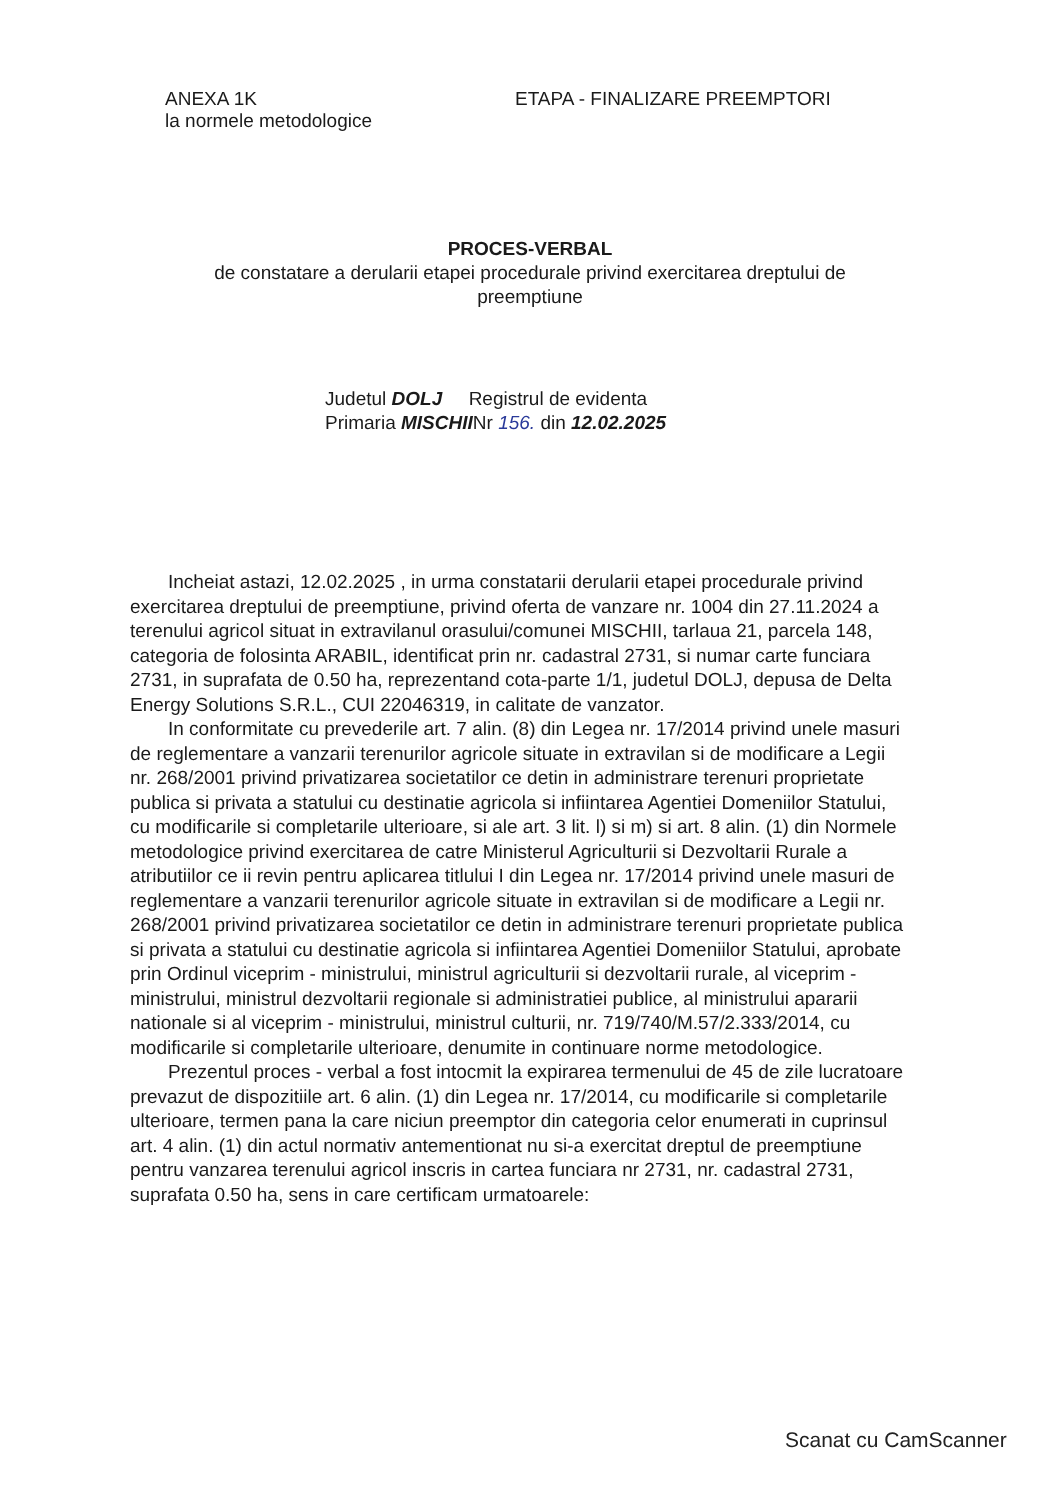ANEXA 1K
la normele metodologice
ETAPA - FINALIZARE PREEMPTORI
PROCES-VERBAL
de constatare a derularii etapei procedurale privind exercitarea dreptului de preemptiune
Judetul DOLJ Registrul de evidenta
Primaria MISCHIINr 156. din 12.02.2025
Incheiat astazi, 12.02.2025 , in urma constatarii derularii etapei procedurale privind exercitarea dreptului de preemptiune, privind oferta de vanzare nr. 1004 din 27.11.2024 a terenului agricol situat in extravilanul orasului/comunei MISCHII, tarlaua 21, parcela 148, categoria de folosinta ARABIL, identificat prin nr. cadastral 2731, si numar carte funciara 2731, in suprafata de 0.50 ha, reprezentand cota-parte 1/1, judetul DOLJ, depusa de Delta Energy Solutions S.R.L., CUI 22046319, in calitate de vanzator.
In conformitate cu prevederile art. 7 alin. (8) din Legea nr. 17/2014 privind unele masuri de reglementare a vanzarii terenurilor agricole situate in extravilan si de modificare a Legii nr. 268/2001 privind privatizarea societatilor ce detin in administrare terenuri proprietate publica si privata a statului cu destinatie agricola si infiintarea Agentiei Domeniilor Statului, cu modificarile si completarile ulterioare, si ale art. 3 lit. l) si m) si art. 8 alin. (1) din Normele metodologice privind exercitarea de catre Ministerul Agriculturii si Dezvoltarii Rurale a atributiilor ce ii revin pentru aplicarea titlului I din Legea nr. 17/2014 privind unele masuri de reglementare a vanzarii terenurilor agricole situate in extravilan si de modificare a Legii nr. 268/2001 privind privatizarea societatilor ce detin in administrare terenuri proprietate publica si privata a statului cu destinatie agricola si infiintarea Agentiei Domeniilor Statului, aprobate prin Ordinul viceprim - ministrului, ministrul agriculturii si dezvoltarii rurale, al viceprim - ministrului, ministrul dezvoltarii regionale si administratiei publice, al ministrului apararii nationale si al viceprim - ministrului, ministrul culturii, nr. 719/740/M.57/2.333/2014, cu modificarile si completarile ulterioare, denumite in continuare norme metodologice.
Prezentul proces - verbal a fost intocmit la expirarea termenului de 45 de zile lucratoare prevazut de dispozitiile art. 6 alin. (1) din Legea nr. 17/2014, cu modificarile si completarile ulterioare, termen pana la care niciun preemptor din categoria celor enumerati in cuprinsul art. 4 alin. (1) din actul normativ antementionat nu si-a exercitat dreptul de preemptiune pentru vanzarea terenului agricol inscris in cartea funciara nr 2731, nr. cadastral 2731, suprafata 0.50 ha, sens in care certificam urmatoarele:
Scanat cu CamScanner